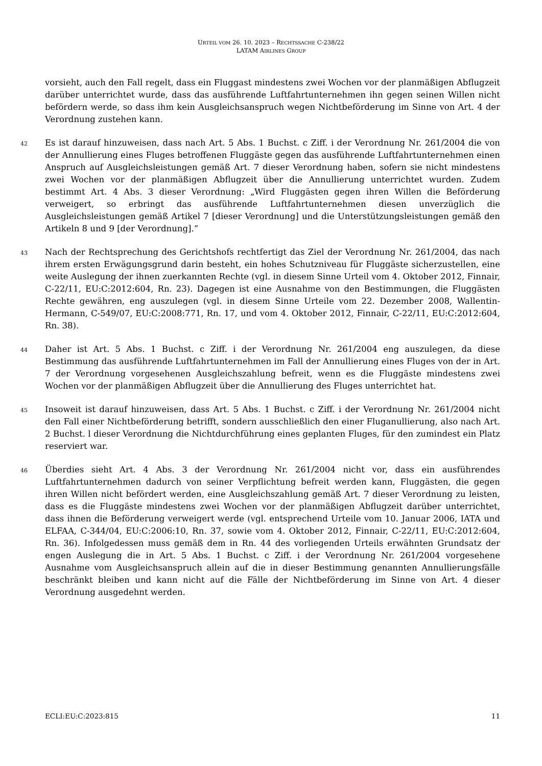URTEIL VOM 26. 10. 2023 – RECHTSSACHE C-238/22
LATAM AIRLINES GROUP
vorsieht, auch den Fall regelt, dass ein Fluggast mindestens zwei Wochen vor der planmäßigen Abflugzeit darüber unterrichtet wurde, dass das ausführende Luftfahrtunternehmen ihn gegen seinen Willen nicht befördern werde, so dass ihm kein Ausgleichsanspruch wegen Nichtbeförderung im Sinne von Art. 4 der Verordnung zustehen kann.
42 Es ist darauf hinzuweisen, dass nach Art. 5 Abs. 1 Buchst. c Ziff. i der Verordnung Nr. 261/2004 die von der Annullierung eines Fluges betroffenen Fluggäste gegen das ausführende Luftfahrtunternehmen einen Anspruch auf Ausgleichsleistungen gemäß Art. 7 dieser Verordnung haben, sofern sie nicht mindestens zwei Wochen vor der planmäßigen Abflugzeit über die Annullierung unterrichtet wurden. Zudem bestimmt Art. 4 Abs. 3 dieser Verordnung: „Wird Fluggästen gegen ihren Willen die Beförderung verweigert, so erbringt das ausführende Luftfahrtunternehmen diesen unverzüglich die Ausgleichsleistungen gemäß Artikel 7 [dieser Verordnung] und die Unterstützungsleistungen gemäß den Artikeln 8 und 9 [der Verordnung].“
43 Nach der Rechtsprechung des Gerichtshofs rechtfertigt das Ziel der Verordnung Nr. 261/2004, das nach ihrem ersten Erwägungsgrund darin besteht, ein hohes Schutzniveau für Fluggäste sicherzustellen, eine weite Auslegung der ihnen zuerkannten Rechte (vgl. in diesem Sinne Urteil vom 4. Oktober 2012, Finnair, C-22/11, EU:C:2012:604, Rn. 23). Dagegen ist eine Ausnahme von den Bestimmungen, die Fluggästen Rechte gewähren, eng auszulegen (vgl. in diesem Sinne Urteile vom 22. Dezember 2008, Wallentin-Hermann, C-549/07, EU:C:2008:771, Rn. 17, und vom 4. Oktober 2012, Finnair, C-22/11, EU:C:2012:604, Rn. 38).
44 Daher ist Art. 5 Abs. 1 Buchst. c Ziff. i der Verordnung Nr. 261/2004 eng auszulegen, da diese Bestimmung das ausführende Luftfahrtunternehmen im Fall der Annullierung eines Fluges von der in Art. 7 der Verordnung vorgesehenen Ausgleichszahlung befreit, wenn es die Fluggäste mindestens zwei Wochen vor der planmäßigen Abflugzeit über die Annullierung des Fluges unterrichtet hat.
45 Insoweit ist darauf hinzuweisen, dass Art. 5 Abs. 1 Buchst. c Ziff. i der Verordnung Nr. 261/2004 nicht den Fall einer Nichtbeförderung betrifft, sondern ausschließlich den einer Fluganullierung, also nach Art. 2 Buchst. l dieser Verordnung die Nichtdurchführung eines geplanten Fluges, für den zumindest ein Platz reserviert war.
46 Überdies sieht Art. 4 Abs. 3 der Verordnung Nr. 261/2004 nicht vor, dass ein ausführendes Luftfahrtunternehmen dadurch von seiner Verpflichtung befreit werden kann, Fluggästen, die gegen ihren Willen nicht befördert werden, eine Ausgleichszahlung gemäß Art. 7 dieser Verordnung zu leisten, dass es die Fluggäste mindestens zwei Wochen vor der planmäßigen Abflugzeit darüber unterrichtet, dass ihnen die Beförderung verweigert werde (vgl. entsprechend Urteile vom 10. Januar 2006, IATA und ELFAA, C-344/04, EU:C:2006:10, Rn. 37, sowie vom 4. Oktober 2012, Finnair, C-22/11, EU:C:2012:604, Rn. 36). Infolgedessen muss gemäß dem in Rn. 44 des vorliegenden Urteils erwähnten Grundsatz der engen Auslegung die in Art. 5 Abs. 1 Buchst. c Ziff. i der Verordnung Nr. 261/2004 vorgesehene Ausnahme vom Ausgleichsanspruch allein auf die in dieser Bestimmung genannten Annullierungsfälle beschränkt bleiben und kann nicht auf die Fälle der Nichtbeförderung im Sinne von Art. 4 dieser Verordnung ausgedehnt werden.
ECLI:EU:C:2023:815 11